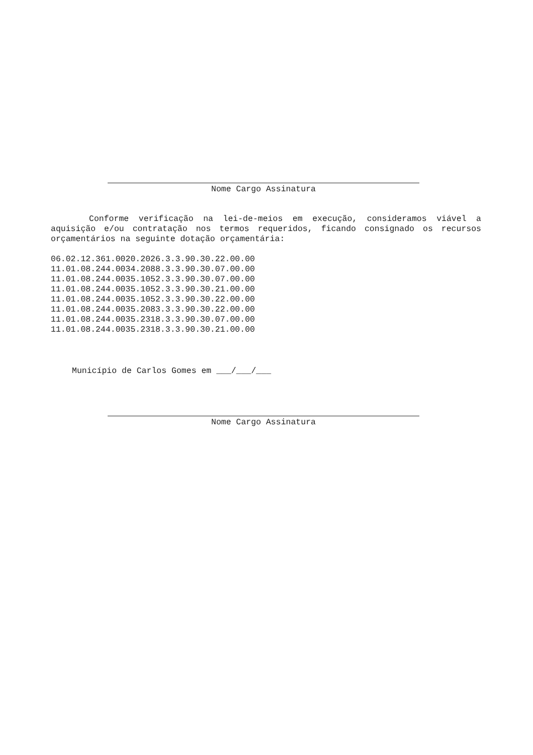Nome Cargo Assinatura
Conforme verificação na lei-de-meios em execução, consideramos viável a aquisição e/ou contratação nos termos requeridos, ficando consignado os recursos orçamentários na seguinte dotação orçamentária:
06.02.12.361.0020.2026.3.3.90.30.22.00.00
11.01.08.244.0034.2088.3.3.90.30.07.00.00
11.01.08.244.0035.1052.3.3.90.30.07.00.00
11.01.08.244.0035.1052.3.3.90.30.21.00.00
11.01.08.244.0035.1052.3.3.90.30.22.00.00
11.01.08.244.0035.2083.3.3.90.30.22.00.00
11.01.08.244.0035.2318.3.3.90.30.07.00.00
11.01.08.244.0035.2318.3.3.90.30.21.00.00
Município de Carlos Gomes em ___/___/___
Nome Cargo Assinatura